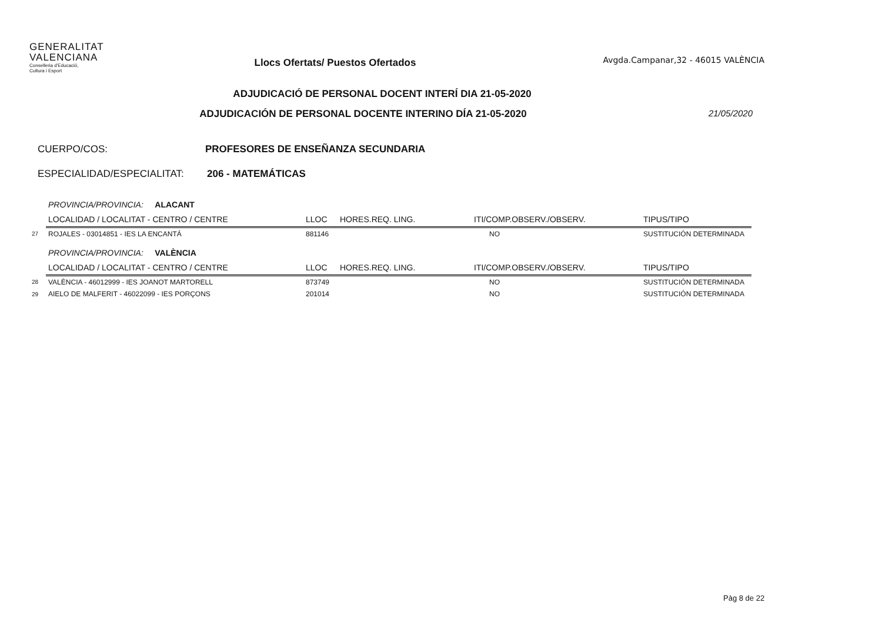GENERALITAT
VALENCIANA
Conselleria d'Educació,
Cultura i Esport
Llocs Ofertats/ Puestos Ofertados
Avgda.Campanar,32 - 46015 VALÈNCIA
ADJUDICACIÓ DE PERSONAL DOCENT INTERÍ DIA 21-05-2020
ADJUDICACIÓN DE PERSONAL DOCENTE INTERINO DÍA 21-05-2020 21/05/2020
CUERPO/COS: PROFESORES DE ENSEÑANZA SECUNDARIA
ESPECIALIDAD/ESPECIALITAT: 206 - MATEMÁTICAS
| | PROVINCIA/PROVINCIA: ALACANT | | | | |
| | LOCALIDAD / LOCALITAT - CENTRO / CENTRE | LLOC | HORES.REQ. LING. | ITI/COMP.OBSERV./OBSERV. | TIPUS/TIPO |
| 27 | ROJALES - 03014851 - IES LA ENCANTÁ | 881146 | | NO | SUSTITUCIÓN DETERMINADA |
| | PROVINCIA/PROVINCIA: VALÈNCIA | | | | |
| | LOCALIDAD / LOCALITAT - CENTRO / CENTRE | LLOC | HORES.REQ. LING. | ITI/COMP.OBSERV./OBSERV. | TIPUS/TIPO |
| 28 | VALÈNCIA - 46012999 - IES JOANOT MARTORELL | 873749 | | NO | SUSTITUCIÓN DETERMINADA |
| 29 | AIELO DE MALFERIT - 46022099 - IES PORÇONS | 201014 | | NO | SUSTITUCIÓN DETERMINADA |
Pàg 8 de 22